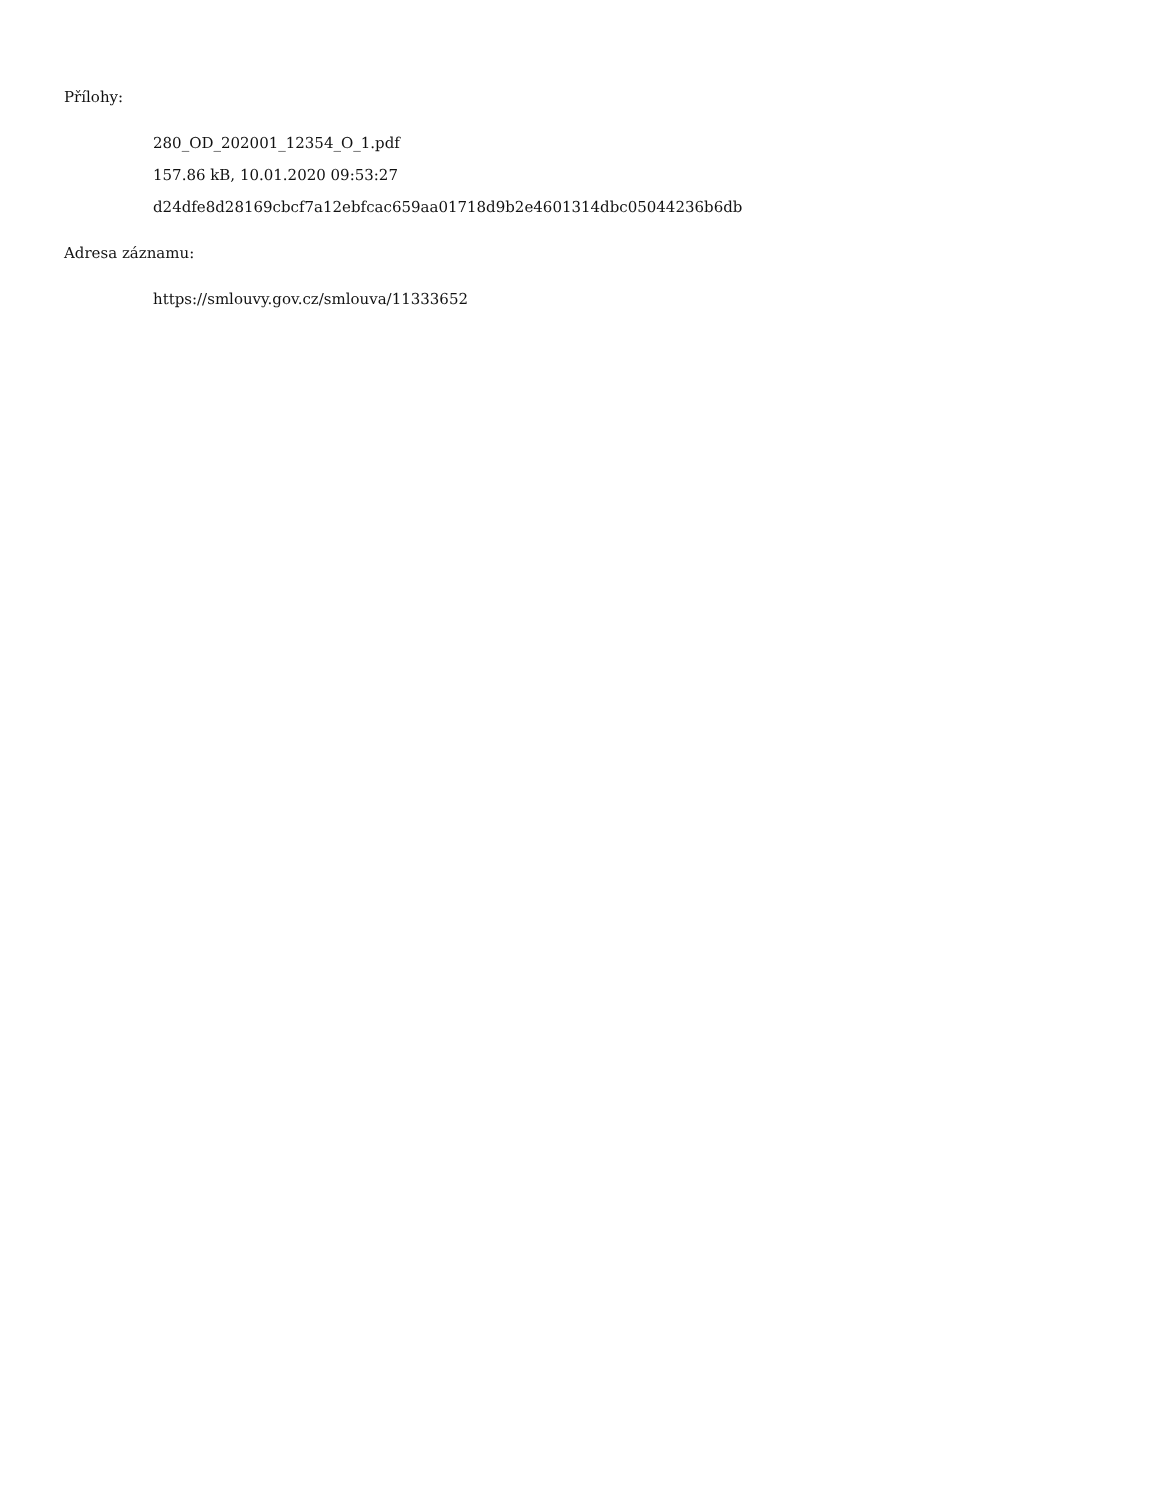Přílohy:
280_OD_202001_12354_O_1.pdf
157.86 kB, 10.01.2020 09:53:27
d24dfe8d28169cbcf7a12ebfcac659aa01718d9b2e4601314dbc05044236b6db
Adresa záznamu:
https://smlouvy.gov.cz/smlouva/11333652